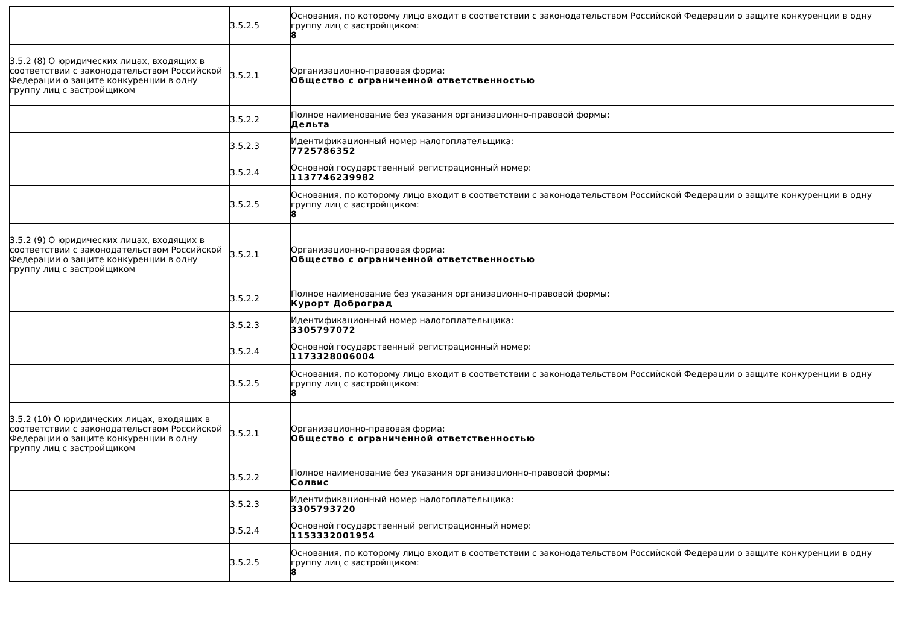| | 3.5.2.5 | Основания, по которому лицо входит в соответствии с законодательством Российской Федерации о защите конкуренции в одну группу лиц с застройщиком: 8 |
| 3.5.2 (8) О юридических лицах, входящих в соответствии с законодательством Российской Федерации о защите конкуренции в одну группу лиц с застройщиком | 3.5.2.1 | Организационно-правовая форма: Общество с ограниченной ответственностью |
| | 3.5.2.2 | Полное наименование без указания организационно-правовой формы: Дельта |
| | 3.5.2.3 | Идентификационный номер налогоплательщика: 7725786352 |
| | 3.5.2.4 | Основной государственный регистрационный номер: 1137746239982 |
| | 3.5.2.5 | Основания, по которому лицо входит в соответствии с законодательством Российской Федерации о защите конкуренции в одну группу лиц с застройщиком: 8 |
| 3.5.2 (9) О юридических лицах, входящих в соответствии с законодательством Российской Федерации о защите конкуренции в одну группу лиц с застройщиком | 3.5.2.1 | Организационно-правовая форма: Общество с ограниченной ответственностью |
| | 3.5.2.2 | Полное наименование без указания организационно-правовой формы: Курорт Доброград |
| | 3.5.2.3 | Идентификационный номер налогоплательщика: 3305797072 |
| | 3.5.2.4 | Основной государственный регистрационный номер: 1173328006004 |
| | 3.5.2.5 | Основания, по которому лицо входит в соответствии с законодательством Российской Федерации о защите конкуренции в одну группу лиц с застройщиком: 8 |
| 3.5.2 (10) О юридических лицах, входящих в соответствии с законодательством Российской Федерации о защите конкуренции в одну группу лиц с застройщиком | 3.5.2.1 | Организационно-правовая форма: Общество с ограниченной ответственностью |
| | 3.5.2.2 | Полное наименование без указания организационно-правовой формы: Солвис |
| | 3.5.2.3 | Идентификационный номер налогоплательщика: 3305793720 |
| | 3.5.2.4 | Основной государственный регистрационный номер: 1153332001954 |
| | 3.5.2.5 | Основания, по которому лицо входит в соответствии с законодательством Российской Федерации о защите конкуренции в одну группу лиц с застройщиком: 8 |